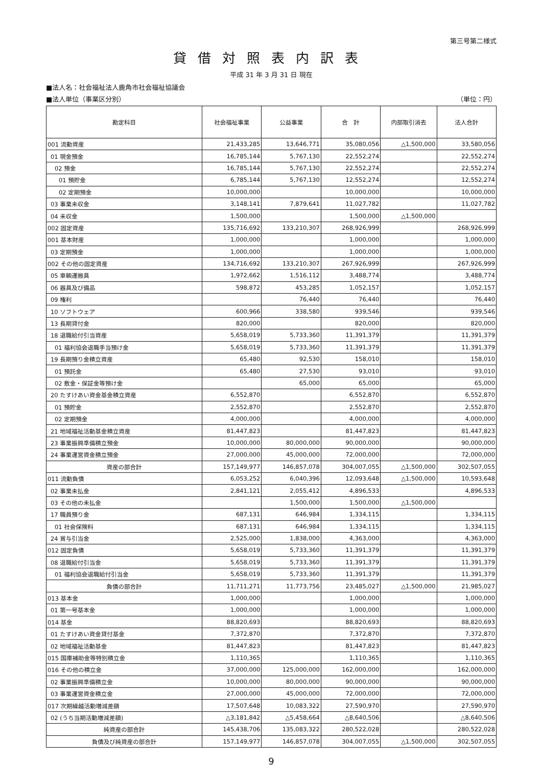第三号第二様式
貸借対照表内訳表
平成 31 年 3 月 31 日 現在
■法人名：社会福祉法人鹿角市社会福祉協議会
■法人単位（事業区分別） （単位：円）
| 勘定科目 | 社会福祉事業 | 公益事業 | 合 計 | 内部取引消去 | 法人合計 |
| --- | --- | --- | --- | --- | --- |
| 001 流動資産 | 21,433,285 | 13,646,771 | 35,080,056 | △1,500,000 | 33,580,056 |
| 01 現金預金 | 16,785,144 | 5,767,130 | 22,552,274 | | 22,552,274 |
| 02 預金 | 16,785,144 | 5,767,130 | 22,552,274 | | 22,552,274 |
| 01 預貯金 | 6,785,144 | 5,767,130 | 12,552,274 | | 12,552,274 |
| 02 定期預金 | 10,000,000 | | 10,000,000 | | 10,000,000 |
| 03 事業未収金 | 3,148,141 | 7,879,641 | 11,027,782 | | 11,027,782 |
| 04 未収金 | 1,500,000 | | 1,500,000 | △1,500,000 | |
| 002 固定資産 | 135,716,692 | 133,210,307 | 268,926,999 | | 268,926,999 |
| 001 基本財産 | 1,000,000 | | 1,000,000 | | 1,000,000 |
| 03 定期預金 | 1,000,000 | | 1,000,000 | | 1,000,000 |
| 002 その他の固定資産 | 134,716,692 | 133,210,307 | 267,926,999 | | 267,926,999 |
| 05 車輌運搬具 | 1,972,662 | 1,516,112 | 3,488,774 | | 3,488,774 |
| 06 器具及び備品 | 598,872 | 453,285 | 1,052,157 | | 1,052,157 |
| 09 権利 | | 76,440 | 76,440 | | 76,440 |
| 10 ソフトウェア | 600,966 | 338,580 | 939,546 | | 939,546 |
| 13 長期貸付金 | 820,000 | | 820,000 | | 820,000 |
| 18 退職給付引当資産 | 5,658,019 | 5,733,360 | 11,391,379 | | 11,391,379 |
| 01 福利協会退職手当預け金 | 5,658,019 | 5,733,360 | 11,391,379 | | 11,391,379 |
| 19 長期預り金積立資産 | 65,480 | 92,530 | 158,010 | | 158,010 |
| 01 預託金 | 65,480 | 27,530 | 93,010 | | 93,010 |
| 02 敷金・保証金等預け金 | | 65,000 | 65,000 | | 65,000 |
| 20 たすけあい資金基金積立資産 | 6,552,870 | | 6,552,870 | | 6,552,870 |
| 01 預貯金 | 2,552,870 | | 2,552,870 | | 2,552,870 |
| 02 定期預金 | 4,000,000 | | 4,000,000 | | 4,000,000 |
| 21 地域福祉活動基金積立資産 | 81,447,823 | | 81,447,823 | | 81,447,823 |
| 23 事業振興準備積立預金 | 10,000,000 | 80,000,000 | 90,000,000 | | 90,000,000 |
| 24 事業運営資金積立預金 | 27,000,000 | 45,000,000 | 72,000,000 | | 72,000,000 |
| 資産の部合計 | 157,149,977 | 146,857,078 | 304,007,055 | △1,500,000 | 302,507,055 |
| 011 流動負債 | 6,053,252 | 6,040,396 | 12,093,648 | △1,500,000 | 10,593,648 |
| 02 事業未払金 | 2,841,121 | 2,055,412 | 4,896,533 | | 4,896,533 |
| 03 その他の未払金 | | 1,500,000 | 1,500,000 | △1,500,000 | |
| 17 職員預り金 | 687,131 | 646,984 | 1,334,115 | | 1,334,115 |
| 01 社会保険料 | 687,131 | 646,984 | 1,334,115 | | 1,334,115 |
| 24 賞与引当金 | 2,525,000 | 1,838,000 | 4,363,000 | | 4,363,000 |
| 012 固定負債 | 5,658,019 | 5,733,360 | 11,391,379 | | 11,391,379 |
| 08 退職給付引当金 | 5,658,019 | 5,733,360 | 11,391,379 | | 11,391,379 |
| 01 福利協会退職給付引当金 | 5,658,019 | 5,733,360 | 11,391,379 | | 11,391,379 |
| 負債の部合計 | 11,711,271 | 11,773,756 | 23,485,027 | △1,500,000 | 21,985,027 |
| 013 基本金 | 1,000,000 | | 1,000,000 | | 1,000,000 |
| 01 第一号基本金 | 1,000,000 | | 1,000,000 | | 1,000,000 |
| 014 基金 | 88,820,693 | | 88,820,693 | | 88,820,693 |
| 01 たすけあい資金貸付基金 | 7,372,870 | | 7,372,870 | | 7,372,870 |
| 02 地域福祉活動基金 | 81,447,823 | | 81,447,823 | | 81,447,823 |
| 015 国庫補助金等特別積立金 | 1,110,365 | | 1,110,365 | | 1,110,365 |
| 016 その他の積立金 | 37,000,000 | 125,000,000 | 162,000,000 | | 162,000,000 |
| 02 事業振興準備積立金 | 10,000,000 | 80,000,000 | 90,000,000 | | 90,000,000 |
| 03 事業運営資金積立金 | 27,000,000 | 45,000,000 | 72,000,000 | | 72,000,000 |
| 017 次期繰越活動増減差額 | 17,507,648 | 10,083,322 | 27,590,970 | | 27,590,970 |
| 02 (うち当期活動増減差額) | △3,181,842 | △5,458,664 | △8,640,506 | | △8,640,506 |
| 純資産の部合計 | 145,438,706 | 135,083,322 | 280,522,028 | | 280,522,028 |
| 負債及び純資産の部合計 | 157,149,977 | 146,857,078 | 304,007,055 | △1,500,000 | 302,507,055 |
9